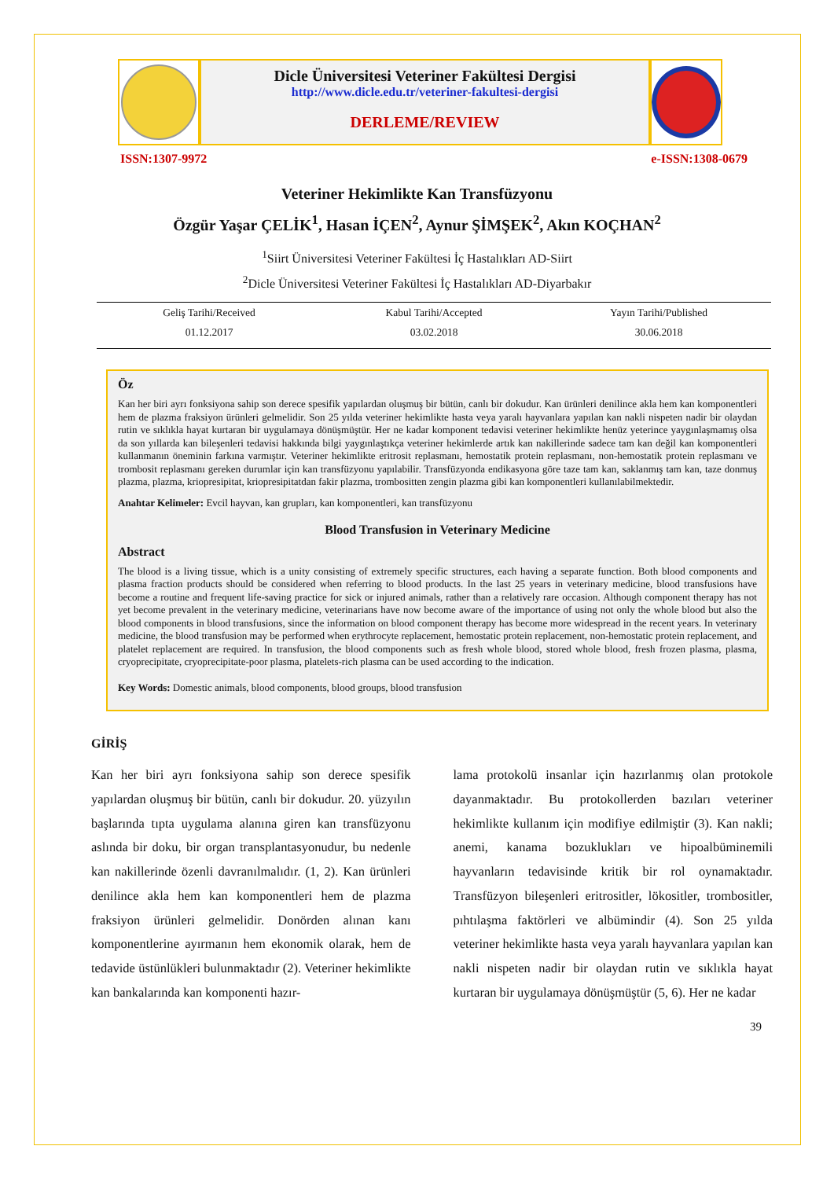Dicle Üniversitesi Veteriner Fakültesi Dergisi
http://www.dicle.edu.tr/veteriner-fakultesi-dergisi
DERLEME/REVIEW
ISSN:1307-9972 e-ISSN:1308-0679
Veteriner Hekimlikte Kan Transfüzyonu
Özgür Yaşar ÇELİK<sup>1</sup>, Hasan İÇEN<sup>2</sup>, Aynur ŞİMŞEK<sup>2</sup>, Akın KOÇHAN<sup>2</sup>
<sup>1</sup> Siirt Üniversitesi Veteriner Fakültesi İç Hastalıkları AD-Siirt
<sup>2</sup> Dicle Üniversitesi Veteriner Fakültesi İç Hastalıkları AD-Diyarbakır
Geliş Tarihi/Received
01.12.2017
Kabul Tarihi/Accepted
03.02.2018
Yayın Tarihi/Published
30.06.2018
Öz
Kan her biri ayrı fonksiyona sahip son derece spesifik yapılardan oluşmuş bir bütün, canlı bir dokudur. Kan ürünleri denilince akla hem kan komponentleri hem de plazma fraksiyon ürünleri gelmelidir. Son 25 yılda veteriner hekimlikte hasta veya yaralı hayvanlara yapılan kan nakli nispeten nadir bir olaydan rutin ve sıklıkla hayat kurtaran bir uygulamaya dönüşmüştür. Her ne kadar komponent tedavisi veteriner hekimlikte henüz yeterince yaygınlaşmamış olsa da son yıllarda kan bileşenleri tedavisi hakkında bilgi yaygınlaştıkça veteriner hekimlerde artık kan nakillerinde sadece tam kan değil kan komponentleri kullanmanın öneminin farkına varmıştır. Veteriner hekimlikte eritrosit replasmanı, hemostatik protein replasmanı, non-hemostatik protein replasmanı ve trombosit replasmanı gereken durumlar için kan transfüzyonu yapılabilir. Transfüzyonda endikasyona göre taze tam kan, saklanmış tam kan, taze donmuş plazma, plazma, kriopresipitat, kriopresipitatdan fakir plazma, trombositten zengin plazma gibi kan komponentleri kullanılabilmektedir.
Anahtar Kelimeler: Evcil hayvan, kan grupları, kan komponentleri, kan transfüzyonu
Blood Transfusion in Veterinary Medicine
Abstract
The blood is a living tissue, which is a unity consisting of extremely specific structures, each having a separate function. Both blood components and plasma fraction products should be considered when referring to blood products. In the last 25 years in veterinary medicine, blood transfusions have become a routine and frequent life-saving practice for sick or injured animals, rather than a relatively rare occasion. Although component therapy has not yet become prevalent in the veterinary medicine, veterinarians have now become aware of the importance of using not only the whole blood but also the blood components in blood transfusions, since the information on blood component therapy has become more widespread in the recent years. In veterinary medicine, the blood transfusion may be performed when erythrocyte replacement, hemostatic protein replacement, non-hemostatic protein replacement, and platelet replacement are required. In transfusion, the blood components such as fresh whole blood, stored whole blood, fresh frozen plasma, plasma, cryoprecipitate, cryoprecipitate-poor plasma, platelets-rich plasma can be used according to the indication.
Key Words: Domestic animals, blood components, blood groups, blood transfusion
GİRİŞ
Kan her biri ayrı fonksiyona sahip son derece spesifik yapılardan oluşmuş bir bütün, canlı bir dokudur. 20. yüzyılın başlarında tıpta uygulama alanına giren kan transfüzyonu aslında bir doku, bir organ transplantasyonudur, bu nedenle kan nakillerinde özenli davranılmalıdır. (1, 2). Kan ürünleri denilince akla hem kan komponentleri hem de plazma fraksiyon ürünleri gelmelidir. Donörden alınan kanı komponentlerine ayırmanın hem ekonomik olarak, hem de tedavide üstünlükleri bulunmaktadır (2). Veteriner hekimlikte kan bankalarında kan komponenti hazır-
lama protokolü insanlar için hazırlanmış olan protokole dayanmaktadır. Bu protokollerden bazıları veteriner hekimlikte kullanım için modifiye edilmiştir (3). Kan nakli; anemi, kanama bozuklukları ve hipoalbüminemili hayvanların tedavisinde kritik bir rol oynamaktadır. Transfüzyon bileşenleri eritrositler, lökositler, trombositler, pıhtılaşma faktörleri ve albümindir (4). Son 25 yılda veteriner hekimlikte hasta veya yaralı hayvanlara yapılan kan nakli nispeten nadir bir olaydan rutin ve sıklıkla hayat kurtaran bir uygulamaya dönüşmüştür (5, 6). Her ne kadar
39